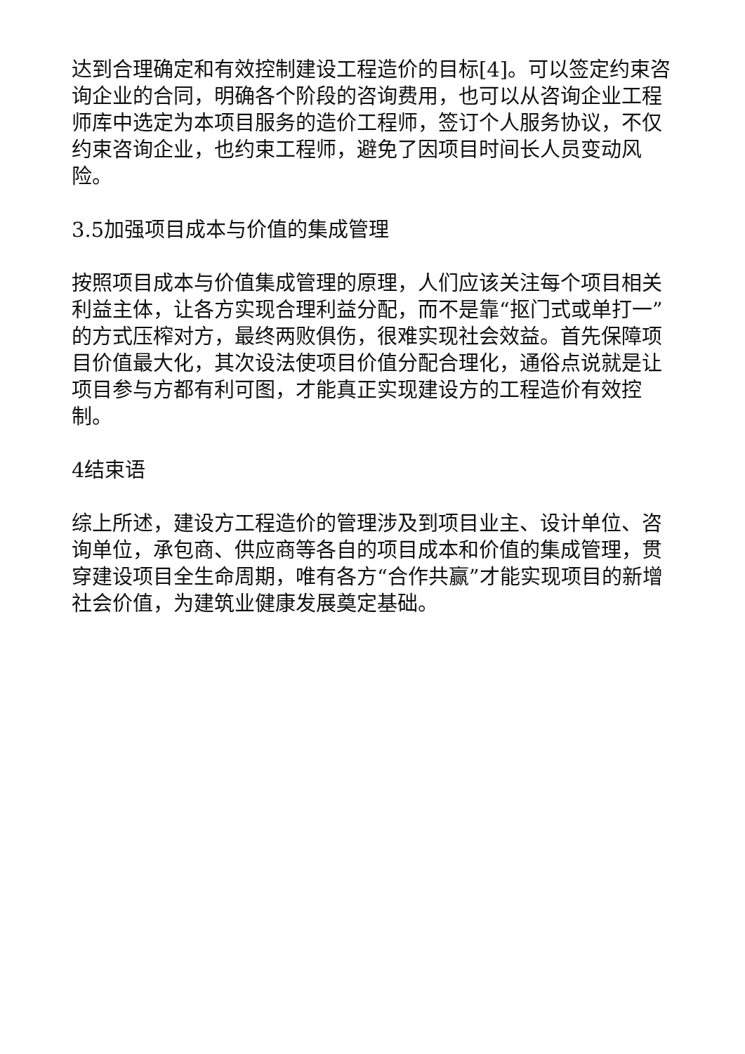达到合理确定和有效控制建设工程造价的目标[4]。可以签定约束咨询企业的合同，明确各个阶段的咨询费用，也可以从咨询企业工程师库中选定为本项目服务的造价工程师，签订个人服务协议，不仅约束咨询企业，也约束工程师，避免了因项目时间长人员变动风险。
3.5加强项目成本与价值的集成管理
按照项目成本与价值集成管理的原理，人们应该关注每个项目相关利益主体，让各方实现合理利益分配，而不是靠“抠门式或单打一”的方式压榨对方，最终两败俱伤，很难实现社会效益。首先保障项目价值最大化，其次设法使项目价值分配合理化，通俗点说就是让项目参与方都有利可图，才能真正实现建设方的工程造价有效控制。
4结束语
综上所述，建设方工程造价的管理涉及到项目业主、设计单位、咨询单位，承包商、供应商等各自的项目成本和价值的集成管理，贯穿建设项目全生命周期，唯有各方“合作共赢”才能实现项目的新增社会价值，为建筑业健康发展奠定基础。